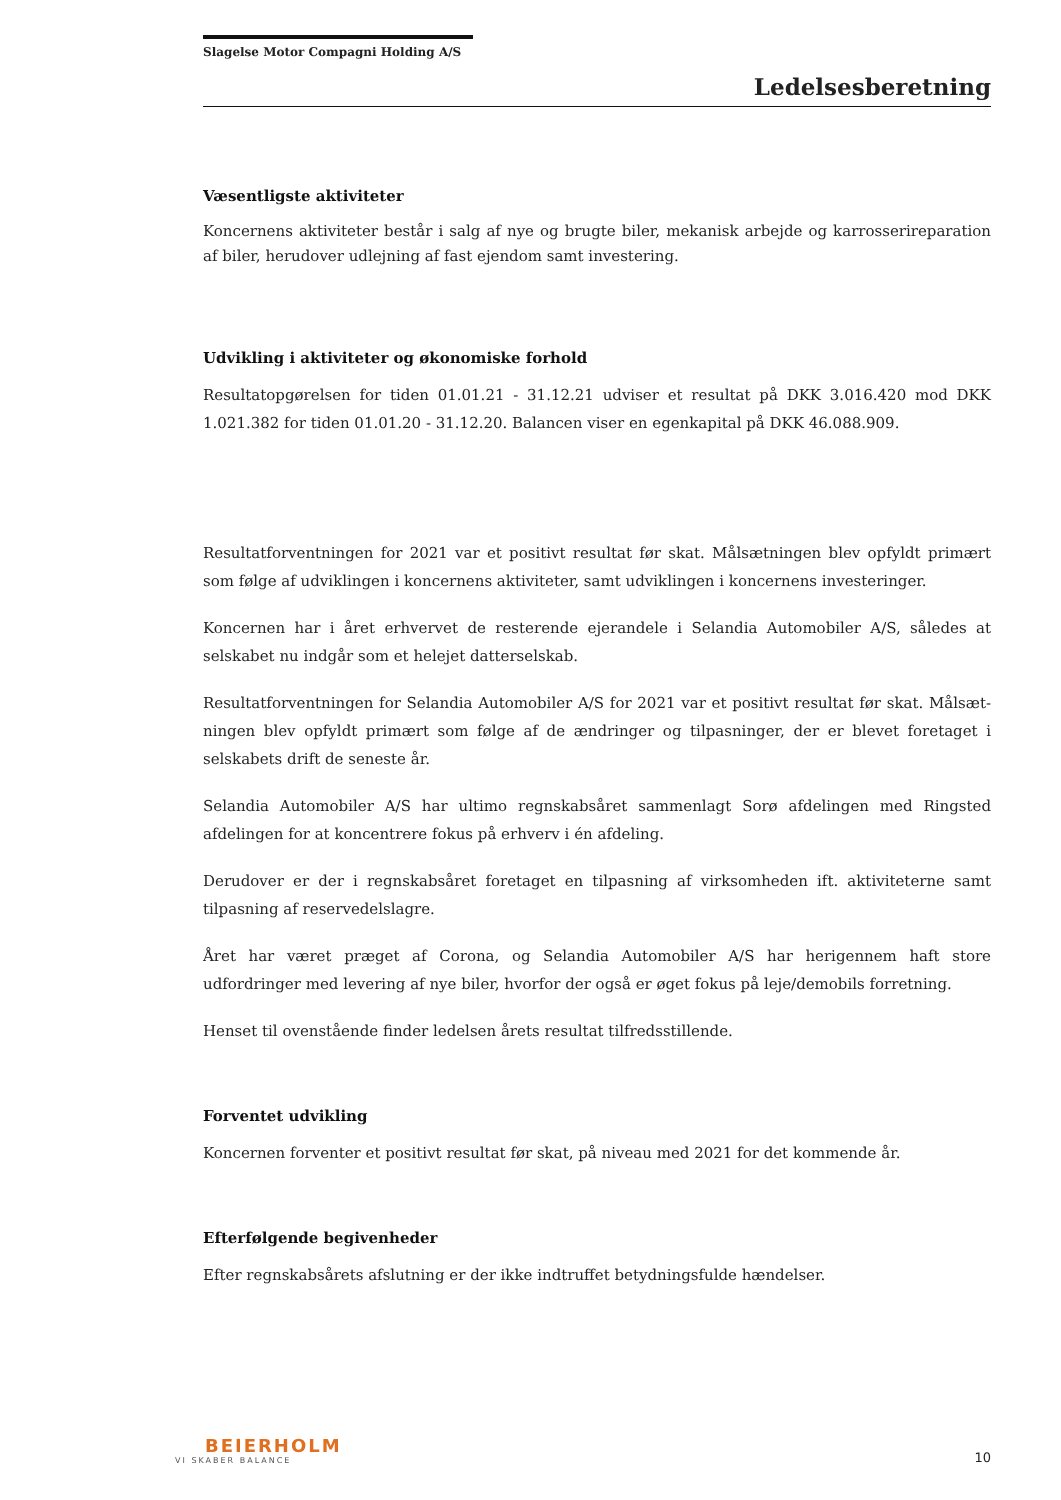Slagelse Motor Compagni Holding A/S
Ledelsesberetning
Væsentligste aktiviteter
Koncernens aktiviteter består i salg af nye og brugte biler, mekanisk arbejde og karrosserireparation af biler, herudover udlejning af fast ejendom samt investering.
Udvikling i aktiviteter og økonomiske forhold
Resultatopgørelsen for tiden 01.01.21 - 31.12.21 udviser et resultat på DKK 3.016.420 mod DKK 1.021.382 for tiden 01.01.20 - 31.12.20. Balancen viser en egenkapital på DKK 46.088.909.
Resultatforventningen for 2021 var et positivt resultat før skat. Målsætningen blev opfyldt primært som følge af udviklingen i koncernens aktiviteter, samt udviklingen i koncernens investeringer.
Koncernen har i året erhvervet de resterende ejerandele i Selandia Automobiler A/S, således at selskabet nu indgår som et helejet datterselskab.
Resultatforventningen for Selandia Automobiler A/S for 2021 var et positivt resultat før skat. Målsæt­ningen blev opfyldt primært som følge af de ændringer og tilpasninger, der er blevet foretaget i selskabets drift de seneste år.
Selandia Automobiler A/S har ultimo regnskabsåret sammenlagt Sorø afdelingen med Ringsted afdelingen for at koncentrere fokus på erhverv i én afdeling.
Derudover er der i regnskabsåret foretaget en tilpasning af virksomheden ift. aktiviteterne samt tilpasning af reservedelslagre.
Året har været præget af Corona, og Selandia Automobiler A/S har herigennem haft store udfordringer med levering af nye biler, hvorfor der også er øget fokus på leje/demobils forretning.
Henset til ovenstående finder ledelsen årets resultat tilfredsstillende.
Forventet udvikling
Koncernen forventer et positivt resultat før skat, på niveau med 2021 for det kommende år.
Efterfølgende begivenheder
Efter regnskabsårets afslutning er der ikke indtruffet betydningsfulde hændelser.
BEIERHOLM
VI SKABER BALANCE
10